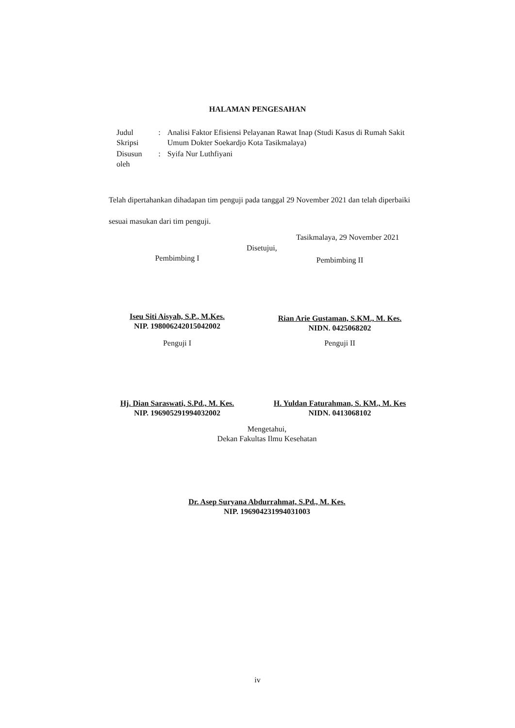HALAMAN PENGESAHAN
| Judul Skripsi | : | Analisi Faktor Efisiensi Pelayanan Rawat Inap (Studi Kasus di Rumah Sakit Umum Dokter Soekardjo Kota Tasikmalaya) |
| Disusun oleh | : | Syifa Nur Luthfiyani |
Telah dipertahankan dihadapan tim penguji pada tanggal 29 November 2021 dan telah diperbaiki sesuai masukan dari tim penguji.
Tasikmalaya, 29 November 2021
Disetujui,
Pembimbing I
Iseu Siti Aisyah, S.P., M.Kes.
NIP. 198006242015042002
Pembimbing II
Rian Arie Gustaman, S.KM., M. Kes.
NIDN. 0425068202
Penguji I
Hj. Dian Saraswati, S.Pd., M. Kes.
NIP. 196905291994032002
Penguji II
H. Yuldan Faturahman, S. KM., M. Kes
NIDN. 0413068102
Mengetahui,
Dekan Fakultas Ilmu Kesehatan
Dr. Asep Suryana Abdurrahmat, S.Pd., M. Kes.
NIP. 196904231994031003
iv